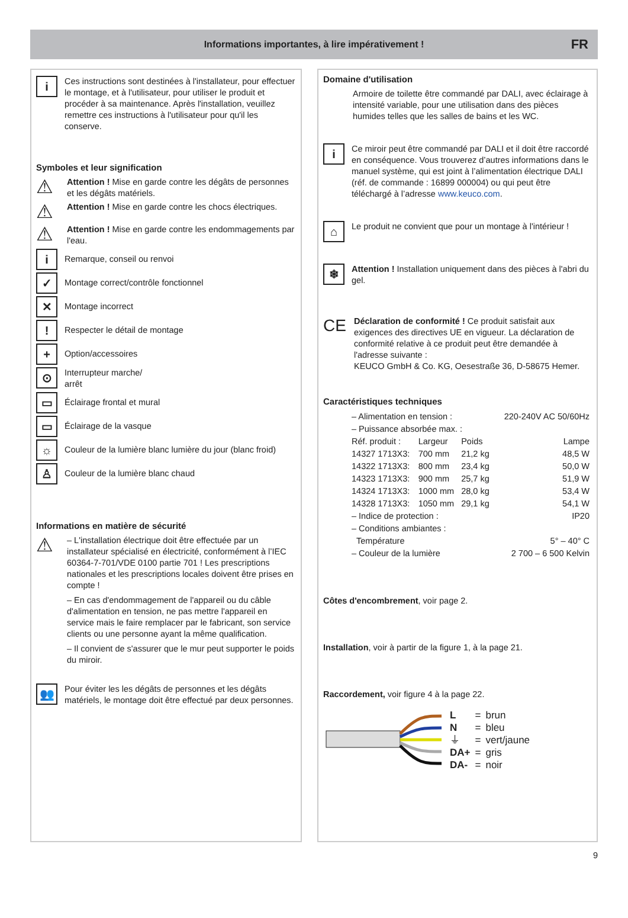Informations importantes, à lire impérativement !
FR
i
Ces instructions sont destinées à l'installateur, pour effectuer le montage, et à l'utilisateur, pour utiliser le produit et procéder à sa maintenance. Après l'installation, veuillez remettre ces instructions à l'utilisateur pour qu'il les conserve.
Symboles et leur signification
⚠
Attention ! Mise en garde contre les dégâts de personnes et les dégâts matériels.
⚠
Attention ! Mise en garde contre les chocs électriques.
⚠
Attention ! Mise en garde contre les endommagements par l'eau.
i
Remarque, conseil ou renvoi
✓
Montage correct/contrôle fonctionnel
✕
Montage incorrect
!
Respecter le détail de montage
+
Option/accessoires
⊙
Interrupteur marche/
arrêt
▭
Éclairage frontal et mural
▭
Éclairage de la vasque
☼
Couleur de la lumière blanc lumière du jour (blanc froid)
♙
Couleur de la lumière blanc chaud
Informations en matière de sécurité
⚠
– L'installation électrique doit être effectuée par un installateur spécialisé en électricité, conformément à l’IEC 60364-7-701/VDE 0100 partie 701 ! Les prescriptions nationales et les prescriptions locales doivent être prises en compte !
– En cas d'endommagement de l'appareil ou du câble d'alimentation en tension, ne pas mettre l'appareil en service mais le faire remplacer par le fabricant, son service clients ou une personne ayant la même qualification.
– Il convient de s'assurer que le mur peut supporter le poids du miroir.
👥
Pour éviter les les dégâts de personnes et les dégâts matériels, le montage doit être effectué par deux personnes.
Domaine d'utilisation
Armoire de toilette être commandé par DALI, avec éclairage à intensité variable, pour une utilisation dans des pièces humides telles que les salles de bains et les WC.
i
Ce miroir peut être commandé par DALI et il doit être raccordé en conséquence. Vous trouverez d’autres informations dans le manuel système, qui est joint à l’alimentation électrique DALI (réf. de commande : 16899 000004) ou qui peut être téléchargé à l’adresse www.keuco.com.
⌂
Le produit ne convient que pour un montage à l'intérieur !
❄
Attention ! Installation uniquement dans des pièces à l'abri du gel.
CE
Déclaration de conformité ! Ce produit satisfait aux exigences des directives UE en vigueur. La déclaration de conformité relative à ce produit peut être demandée à l'adresse suivante :
KEUCO GmbH & Co. KG, Oesestraße 36, D-58675 Hemer.
Caractéristiques techniques
| – Alimentation en tension : | | | 220-240V AC 50/60Hz |
| – Puissance absorbée max. : | | | |
| Réf. produit : | Largeur | Poids | Lampe |
| 14327 1713X3: | 700 mm | 21,2 kg | 48,5 W |
| 14322 1713X3: | 800 mm | 23,4 kg | 50,0 W |
| 14323 1713X3: | 900 mm | 25,7 kg | 51,9 W |
| 14324 1713X3: | 1000 mm | 28,0 kg | 53,4 W |
| 14328 1713X3: | 1050 mm | 29,1 kg | 54,1 W |
| – Indice de protection : | | | IP20 |
| – Conditions ambiantes : | | | |
| Température | | | 5° – 40° C |
| – Couleur de la lumière | | 2 700 – 6 500 Kelvin | |
Côtes d'encombrement, voir page 2.
Installation, voir à partir de la figure 1, à la page 21.
Raccordement, voir figure 4 à la page 22.
| L | = | brun |
| N | = | bleu |
| ⏚ | = | vert/jaune |
| DA+ | = | gris |
| DA- | = | noir |
9